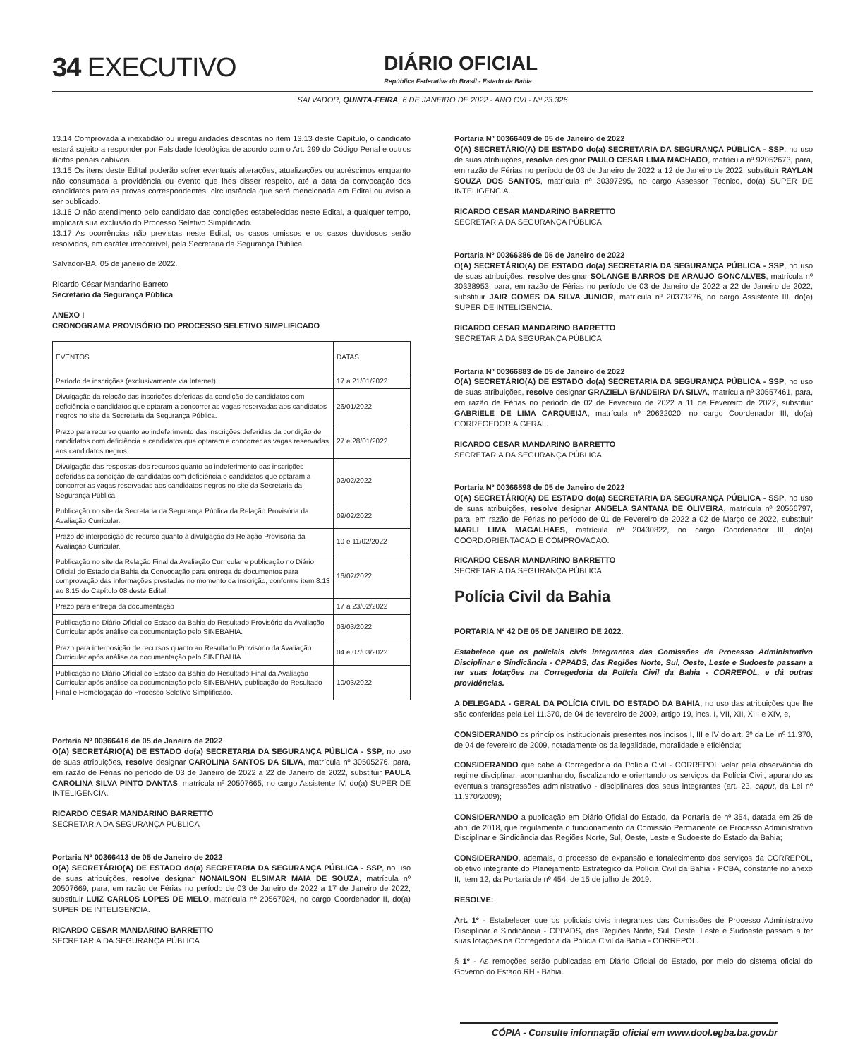34 EXECUTIVO
DIÁRIO OFICIAL
República Federativa do Brasil - Estado da Bahia
SALVADOR, QUINTA-FEIRA, 6 DE JANEIRO DE 2022 - ANO CVI - Nº 23.326
13.14 Comprovada a inexatidão ou irregularidades descritas no item 13.13 deste Capítulo, o candidato estará sujeito a responder por Falsidade Ideológica de acordo com o Art. 299 do Código Penal e outros ilícitos penais cabíveis.
13.15 Os itens deste Edital poderão sofrer eventuais alterações, atualizações ou acréscimos enquanto não consumada a providência ou evento que lhes disser respeito, até a data da convocação dos candidatos para as provas correspondentes, circunstância que será mencionada em Edital ou aviso a ser publicado.
13.16 O não atendimento pelo candidato das condições estabelecidas neste Edital, a qualquer tempo, implicará sua exclusão do Processo Seletivo Simplificado.
13.17 As ocorrências não previstas neste Edital, os casos omissos e os casos duvidosos serão resolvidos, em caráter irrecorrível, pela Secretaria da Segurança Pública.
Salvador-BA, 05 de janeiro de 2022.
Ricardo César Mandarino Barreto
Secretário da Segurança Pública
ANEXO I
CRONOGRAMA PROVISÓRIO DO PROCESSO SELETIVO SIMPLIFICADO
| EVENTOS | DATAS |
| Período de inscrições (exclusivamente via Internet). | 17 a 21/01/2022 |
| Divulgação da relação das inscrições deferidas da condição de candidatos com deficiência e candidatos que optaram a concorrer as vagas reservadas aos candidatos negros no site da Secretaria da Segurança Pública. | 26/01/2022 |
| Prazo para recurso quanto ao indeferimento das inscrições deferidas da condição de candidatos com deficiência e candidatos que optaram a concorrer as vagas reservadas aos candidatos negros. | 27 e 28/01/2022 |
| Divulgação das respostas dos recursos quanto ao indeferimento das inscrições deferidas da condição de candidatos com deficiência e candidatos que optaram a concorrer as vagas reservadas aos candidatos negros no site da Secretaria da Segurança Pública. | 02/02/2022 |
| Publicação no site da Secretaria da Segurança Pública da Relação Provisória da Avaliação Curricular. | 09/02/2022 |
| Prazo de interposição de recurso quanto à divulgação da Relação Provisória da Avaliação Curricular. | 10 e 11/02/2022 |
| Publicação no site da Relação Final da Avaliação Curricular e publicação no Diário Oficial do Estado da Bahia da Convocação para entrega de documentos para comprovação das informações prestadas no momento da inscrição, conforme item 8.13 ao 8.15 do Capítulo 08 deste Edital. | 16/02/2022 |
| Prazo para entrega da documentação | 17 a 23/02/2022 |
| Publicação no Diário Oficial do Estado da Bahia do Resultado Provisório da Avaliação Curricular após análise da documentação pelo SINEBAHIA. | 03/03/2022 |
| Prazo para interposição de recursos quanto ao Resultado Provisório da Avaliação Curricular após análise da documentação pelo SINEBAHIA. | 04 e 07/03/2022 |
| Publicação no Diário Oficial do Estado da Bahia do Resultado Final da Avaliação Curricular após análise da documentação pelo SINEBAHIA, publicação do Resultado Final e Homologação do Processo Seletivo Simplificado. | 10/03/2022 |
Portaria Nº 00366416 de 05 de Janeiro de 2022
O(A) SECRETÁRIO(A) DE ESTADO do(a) SECRETARIA DA SEGURANÇA PÚBLICA - SSP, no uso de suas atribuições, resolve designar CAROLINA SANTOS DA SILVA, matrícula nº 30505276, para, em razão de Férias no período de 03 de Janeiro de 2022 a 22 de Janeiro de 2022, substituir PAULA CAROLINA SILVA PINTO DANTAS, matrícula nº 20507665, no cargo Assistente IV, do(a) SUPER DE INTELIGENCIA.
RICARDO CESAR MANDARINO BARRETTO
SECRETARIA DA SEGURANÇA PÚBLICA
Portaria Nº 00366413 de 05 de Janeiro de 2022
O(A) SECRETÁRIO(A) DE ESTADO do(a) SECRETARIA DA SEGURANÇA PÚBLICA - SSP, no uso de suas atribuições, resolve designar NONAILSON ELSIMAR MAIA DE SOUZA, matrícula nº 20507669, para, em razão de Férias no período de 03 de Janeiro de 2022 a 17 de Janeiro de 2022, substituir LUIZ CARLOS LOPES DE MELO, matrícula nº 20567024, no cargo Coordenador II, do(a) SUPER DE INTELIGENCIA.
RICARDO CESAR MANDARINO BARRETTO
SECRETARIA DA SEGURANÇA PÚBLICA
Portaria Nº 00366409 de 05 de Janeiro de 2022
O(A) SECRETÁRIO(A) DE ESTADO do(a) SECRETARIA DA SEGURANÇA PÚBLICA - SSP, no uso de suas atribuições, resolve designar PAULO CESAR LIMA MACHADO, matrícula nº 92052673, para, em razão de Férias no período de 03 de Janeiro de 2022 a 12 de Janeiro de 2022, substituir RAYLAN SOUZA DOS SANTOS, matrícula nº 30397295, no cargo Assessor Técnico, do(a) SUPER DE INTELIGENCIA.
RICARDO CESAR MANDARINO BARRETTO
SECRETARIA DA SEGURANÇA PÚBLICA
Portaria Nº 00366386 de 05 de Janeiro de 2022
O(A) SECRETÁRIO(A) DE ESTADO do(a) SECRETARIA DA SEGURANÇA PÚBLICA - SSP, no uso de suas atribuições, resolve designar SOLANGE BARROS DE ARAUJO GONCALVES, matrícula nº 30338953, para, em razão de Férias no período de 03 de Janeiro de 2022 a 22 de Janeiro de 2022, substituir JAIR GOMES DA SILVA JUNIOR, matrícula nº 20373276, no cargo Assistente III, do(a) SUPER DE INTELIGENCIA.
RICARDO CESAR MANDARINO BARRETTO
SECRETARIA DA SEGURANÇA PÚBLICA
Portaria Nº 00366883 de 05 de Janeiro de 2022
O(A) SECRETÁRIO(A) DE ESTADO do(a) SECRETARIA DA SEGURANÇA PÚBLICA - SSP, no uso de suas atribuições, resolve designar GRAZIELA BANDEIRA DA SILVA, matrícula nº 30557461, para, em razão de Férias no período de 02 de Fevereiro de 2022 a 11 de Fevereiro de 2022, substituir GABRIELE DE LIMA CARQUEIJA, matrícula nº 20632020, no cargo Coordenador III, do(a) CORREGEDORIA GERAL.
RICARDO CESAR MANDARINO BARRETTO
SECRETARIA DA SEGURANÇA PÚBLICA
Portaria Nº 00366598 de 05 de Janeiro de 2022
O(A) SECRETÁRIO(A) DE ESTADO do(a) SECRETARIA DA SEGURANÇA PÚBLICA - SSP, no uso de suas atribuições, resolve designar ANGELA SANTANA DE OLIVEIRA, matrícula nº 20566797, para, em razão de Férias no período de 01 de Fevereiro de 2022 a 02 de Março de 2022, substituir MARLI LIMA MAGALHAES, matrícula nº 20430822, no cargo Coordenador III, do(a) COORD.ORIENTACAO E COMPROVACAO.
RICARDO CESAR MANDARINO BARRETTO
SECRETARIA DA SEGURANÇA PÚBLICA
Polícia Civil da Bahia
PORTARIA Nº 42 DE 05 DE JANEIRO DE 2022.
Estabelece que os policiais civis integrantes das Comissões de Processo Administrativo Disciplinar e Sindicância - CPPADS, das Regiões Norte, Sul, Oeste, Leste e Sudoeste passam a ter suas lotações na Corregedoria da Polícia Civil da Bahia - CORREPOL, e dá outras providências.
A DELEGADA - GERAL DA POLÍCIA CIVIL DO ESTADO DA BAHIA, no uso das atribuições que lhe são conferidas pela Lei 11.370, de 04 de fevereiro de 2009, artigo 19, incs. I, VII, XII, XIII e XIV, e,
CONSIDERANDO os princípios institucionais presentes nos incisos I, III e IV do art. 3º da Lei nº 11.370, de 04 de fevereiro de 2009, notadamente os da legalidade, moralidade e eficiência;
CONSIDERANDO que cabe à Corregedoria da Polícia Civil - CORREPOL velar pela observância do regime disciplinar, acompanhando, fiscalizando e orientando os serviços da Polícia Civil, apurando as eventuais transgressões administrativo - disciplinares dos seus integrantes (art. 23, caput, da Lei nº 11.370/2009);
CONSIDERANDO a publicação em Diário Oficial do Estado, da Portaria de nº 354, datada em 25 de abril de 2018, que regulamenta o funcionamento da Comissão Permanente de Processo Administrativo Disciplinar e Sindicância das Regiões Norte, Sul, Oeste, Leste e Sudoeste do Estado da Bahia;
CONSIDERANDO, ademais, o processo de expansão e fortalecimento dos serviços da CORREPOL, objetivo integrante do Planejamento Estratégico da Polícia Civil da Bahia - PCBA, constante no anexo II, item 12, da Portaria de nº 454, de 15 de julho de 2019.
RESOLVE:
Art. 1º - Estabelecer que os policiais civis integrantes das Comissões de Processo Administrativo Disciplinar e Sindicância - CPPADS, das Regiões Norte, Sul, Oeste, Leste e Sudoeste passam a ter suas lotações na Corregedoria da Polícia Civil da Bahia - CORREPOL.
§ 1º - As remoções serão publicadas em Diário Oficial do Estado, por meio do sistema oficial do Governo do Estado RH - Bahia.
CÓPIA - Consulte informação oficial em www.dool.egba.ba.gov.br